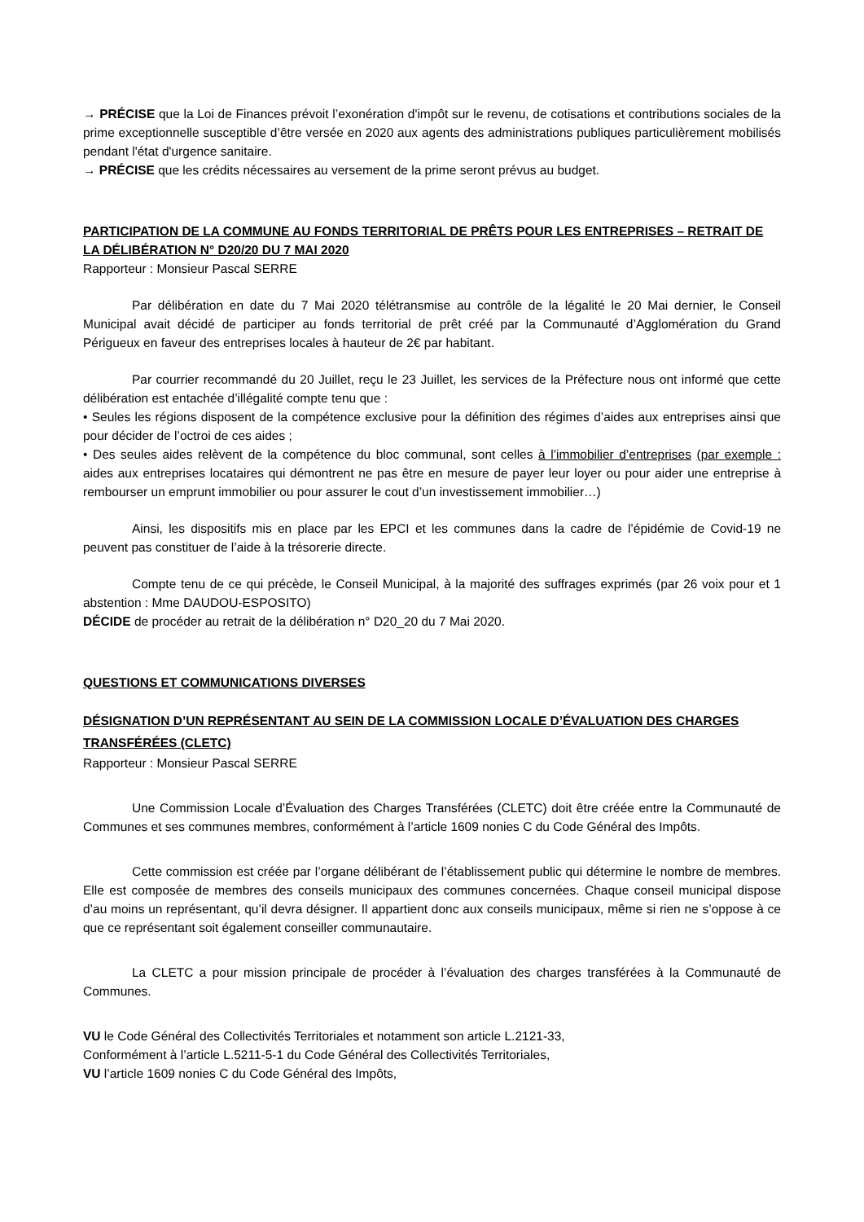→ PRÉCISE que la Loi de Finances prévoit l’exonération d'impôt sur le revenu, de cotisations et contributions sociales de la prime exceptionnelle susceptible d’être versée en 2020 aux agents des administrations publiques particulièrement mobilisés pendant l'état d'urgence sanitaire.
→ PRÉCISE que les crédits nécessaires au versement de la prime seront prévus au budget.
PARTICIPATION DE LA COMMUNE AU FONDS TERRITORIAL DE PRÊTS POUR LES ENTREPRISES – RETRAIT DE LA DÉLIBÉRATION N° D20/20 DU 7 MAI 2020
Rapporteur : Monsieur Pascal SERRE
Par délibération en date du 7 Mai 2020 télétransmise au contrôle de la légalité le 20 Mai dernier, le Conseil Municipal avait décidé de participer au fonds territorial de prêt créé par la Communauté d’Agglomération du Grand Périgueux en faveur des entreprises locales à hauteur de 2€ par habitant.
Par courrier recommandé du 20 Juillet, reçu le 23 Juillet, les services de la Préfecture nous ont informé que cette délibération est entachée d’illégalité compte tenu que :
• Seules les régions disposent de la compétence exclusive pour la définition des régimes d’aides aux entreprises ainsi que pour décider de l’octroi de ces aides ;
• Des seules aides relèvent de la compétence du bloc communal, sont celles à l’immobilier d’entreprises (par exemple : aides aux entreprises locataires qui démontrent ne pas être en mesure de payer leur loyer ou pour aider une entreprise à rembourser un emprunt immobilier ou pour assurer le cout d’un investissement immobilier…)
Ainsi, les dispositifs mis en place par les EPCI et les communes dans la cadre de l’épidémie de Covid-19 ne peuvent pas constituer de l’aide à la trésorerie directe.
Compte tenu de ce qui précède, le Conseil Municipal, à la majorité des suffrages exprimés (par 26 voix pour et 1 abstention : Mme DAUDOU-ESPOSITO)
DÉCIDE de procéder au retrait de la délibération n° D20_20 du 7 Mai 2020.
QUESTIONS ET COMMUNICATIONS DIVERSES
DÉSIGNATION D’UN REPRÉSENTANT AU SEIN DE LA COMMISSION LOCALE D’ÉVALUATION DES CHARGES TRANSFÉRÉES (CLETC)
Rapporteur : Monsieur Pascal SERRE
Une Commission Locale d’Évaluation des Charges Transférées (CLETC) doit être créée entre la Communauté de Communes et ses communes membres, conformément à l’article 1609 nonies C du Code Général des Impôts.
Cette commission est créée par l’organe délibérant de l’établissement public qui détermine le nombre de membres. Elle est composée de membres des conseils municipaux des communes concernées. Chaque conseil municipal dispose d’au moins un représentant, qu’il devra désigner. Il appartient donc aux conseils municipaux, même si rien ne s’oppose à ce que ce représentant soit également conseiller communautaire.
La CLETC a pour mission principale de procéder à l’évaluation des charges transférées à la Communauté de Communes.
VU le Code Général des Collectivités Territoriales et notamment son article L.2121-33,
Conformément à l’article L.5211-5-1 du Code Général des Collectivités Territoriales,
VU l’article 1609 nonies C du Code Général des Impôts,